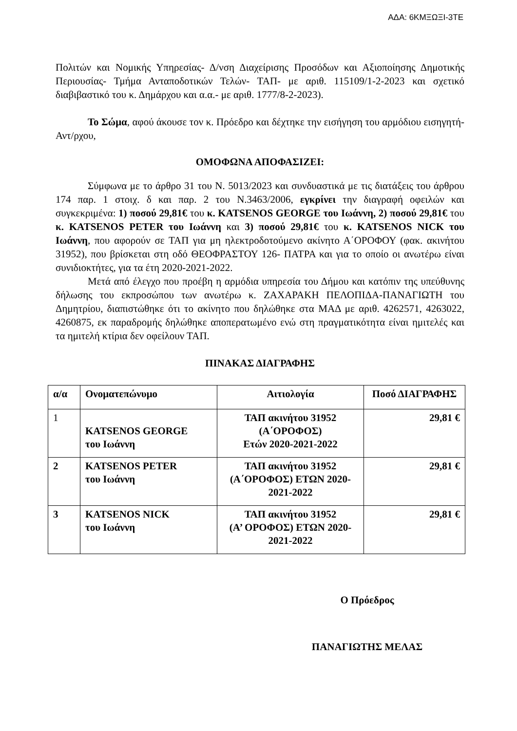ΑΔΑ: 6ΚΜΞΩΞΙ-3ΤΕ
Πολιτών και Νομικής Υπηρεσίας- Δ/νση Διαχείρισης Προσόδων και Αξιοποίησης Δημοτικής Περιουσίας- Τμήμα Ανταποδοτικών Τελών- ΤΑΠ- με αριθ. 115109/1-2-2023 και σχετικό διαβιβαστικό του κ. Δημάρχου και α.α.- με αριθ. 1777/8-2-2023).
Το Σώμα, αφού άκουσε τον κ. Πρόεδρο και δέχτηκε την εισήγηση του αρμόδιου εισηγητή-Αντ/ρχου,
ΟΜΟΦΩΝΑ ΑΠΟΦΑΣΙΖΕΙ:
Σύμφωνα με το άρθρο 31 του Ν. 5013/2023 και συνδυαστικά με τις διατάξεις του άρθρου 174 παρ. 1 στοιχ. δ και παρ. 2 του Ν.3463/2006, εγκρίνει την διαγραφή οφειλών και συγκεκριμένα: 1) ποσού 29,81€ του κ. KATSENOS GEORGE του Ιωάννη, 2) ποσού 29,81€ του κ. KATSENOS PETER του Ιωάννη και 3) ποσού 29,81€ του κ. KATSENOS NICK του Ιωάννη, που αφορούν σε ΤΑΠ για μη ηλεκτροδοτούμενο ακίνητο Α΄ΟΡΟΦΟΥ (φακ. ακινήτου 31952), που βρίσκεται στη οδό ΘΕΟΦΡΑΣΤΟΥ 126- ΠΑΤΡΑ και για το οποίο οι ανωτέρω είναι συνιδιοκτήτες, για τα έτη 2020-2021-2022.
Μετά από έλεγχο που προέβη η αρμόδια υπηρεσία του Δήμου και κατόπιν της υπεύθυνης δήλωσης του εκπροσώπου των ανωτέρω κ. ΖΑΧΑΡΑΚΗ ΠΕΛΟΠΙΔΑ-ΠΑΝΑΓΙΩΤΗ του Δημητρίου, διαπιστώθηκε ότι το ακίνητο που δηλώθηκε στα ΜΑΔ με αριθ. 4262571, 4263022, 4260875, εκ παραδρομής δηλώθηκε αποπερατωμένο ενώ στη πραγματικότητα είναι ημιτελές και τα ημιτελή κτίρια δεν οφείλουν ΤΑΠ.
ΠΙΝΑΚΑΣ ΔΙΑΓΡΑΦΗΣ
| α/α | Ονοματεπώνυμο | Αιτιολογία | Ποσό ΔΙΑΓΡΑΦΗΣ |
| --- | --- | --- | --- |
| 1 | KATSENOS GEORGE του Ιωάννη | ΤΑΠ ακινήτου 31952 (Α΄ΟΡΟΦΟΣ) Ετών 2020-2021-2022 | 29,81 € |
| 2 | KATSENOS PETER του Ιωάννη | ΤΑΠ ακινήτου 31952 (Α΄ΟΡΟΦΟΣ) ΕΤΩΝ 2020- 2021-2022 | 29,81 € |
| 3 | KATSENOS NICK του Ιωάννη | ΤΑΠ ακινήτου 31952 (Α’ ΟΡΟΦΟΣ) ΕΤΩΝ 2020- 2021-2022 | 29,81 € |
Ο Πρόεδρος
ΠΑΝΑΓΙΩΤΗΣ ΜΕΛΑΣ